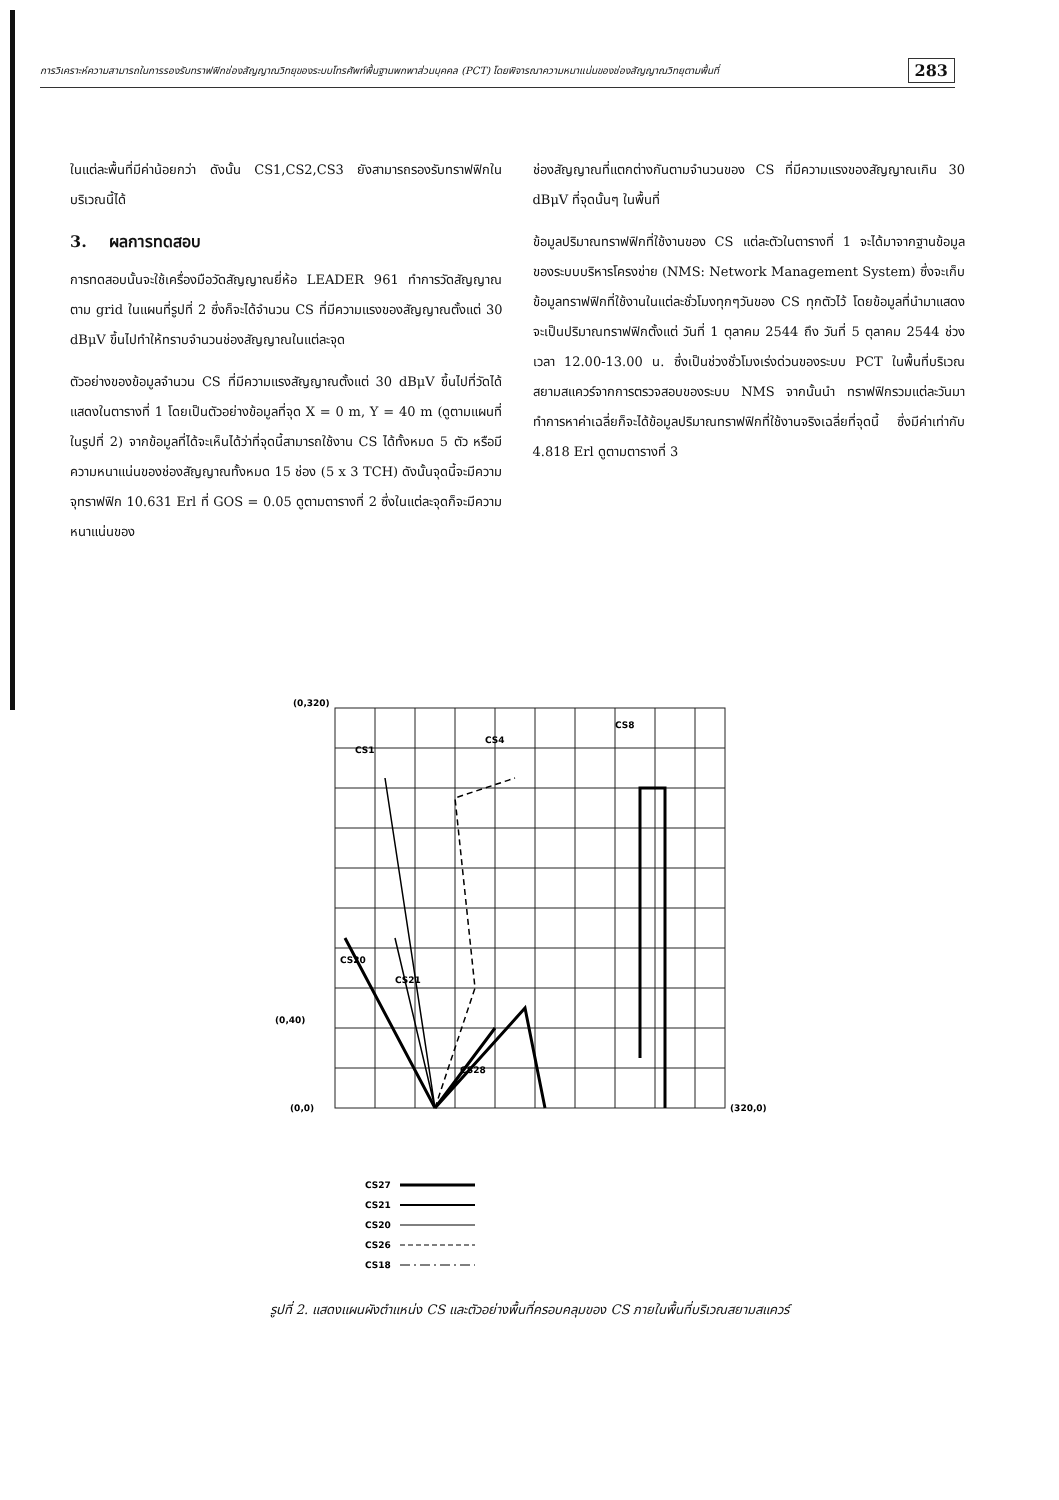การวิเคราะห์ความสามารถในการรองรับทราฟฟิกช่องสัญญาณวิทยุของระบบโทรศัพท์พื้นฐานพกพาส่วนบุคคล (PCT) โดยพิจารณาความหนาแน่นของช่องสัญญาณวิทยุตามพื้นที่ 283
ในแต่ละพื้นที่มีค่าน้อยกว่า ดังนั้น CS1,CS2,CS3 ยังสามารถรองรับทราฟฟิกในบริเวณนี้ได้
3. ผลการทดสอบ
การทดสอบนั้นจะใช้เครื่องมือวัดสัญญาณยี่ห้อ LEADER 961 ทำการวัดสัญญาณตาม grid ในแผนที่รูปที่ 2 ซึ่งก็จะได้จำนวน CS ที่มีความแรงของสัญญาณตั้งแต่ 30 dBμV ขึ้นไปทำให้ทราบจำนวนช่องสัญญาณในแต่ละจุด
ตัวอย่างของข้อมูลจำนวน CS ที่มีความแรงสัญญาณตั้งแต่ 30 dBμV ขึ้นไปที่วัดได้แสดงในตารางที่ 1 โดยเป็นตัวอย่างข้อมูลที่จุด X = 0 m, Y = 40 m (ดูตามแผนที่ในรูปที่ 2) จากข้อมูลที่ได้จะเห็นได้ว่าที่จุดนี้สามารถใช้งาน CS ได้ทั้งหมด 5 ตัว หรือมีความหนาแน่นของช่องสัญญาณทั้งหมด 15 ช่อง (5 x 3 TCH) ดังนั้นจุดนี้จะมีความจุทราฟฟิก 10.631 Erl ที่ GOS = 0.05 ดูตามตารางที่ 2 ซึ่งในแต่ละจุดก็จะมีความหนาแน่นของ
ช่องสัญญาณที่แตกต่างกันตามจำนวนของ CS ที่มีความแรงของสัญญาณเกิน 30 dBμV ที่จุดนั้นๆ ในพื้นที่
ข้อมูลปริมาณทราฟฟิกที่ใช้งานของ CS แต่ละตัวในตารางที่ 1 จะได้มาจากฐานข้อมูลของระบบบริหารโครงข่าย (NMS: Network Management System) ซึ่งจะเก็บข้อมูลทราฟฟิกที่ใช้งานในแต่ละชั่วโมงทุกๆวันของ CS ทุกตัวไว้ โดยข้อมูลที่นำมาแสดงจะเป็นปริมาณทราฟฟิกตั้งแต่ วันที่ 1 ตุลาคม 2544 ถึง วันที่ 5 ตุลาคม 2544 ช่วงเวลา 12.00-13.00 น. ซึ่งเป็นช่วงชั่วโมงเร่งด่วนของระบบ PCT ในพื้นที่บริเวณสยามสแควร์จากการตรวจสอบของระบบ NMS จากนั้นนำ ทราฟฟิกรวมแต่ละวันมาทำการหาค่าเฉลี่ยก็จะได้ข้อมูลปริมาณทราฟฟิกที่ใช้งานจริงเฉลี่ยที่จุดนี้ ซึ่งมีค่าเท่ากับ 4.818 Erl ดูตามตารางที่ 3
(0,320)
(0,40)
(0,0)
(320,0)
CS1
CS4
CS8
CS21
CS20
CS28
CS27
CS21
CS20
CS26
CS18
รูปที่ 2. แสดงแผนผังตำแหน่ง CS และตัวอย่างพื้นที่ครอบคลุมของ CS ภายในพื้นที่บริเวณสยามสแควร์